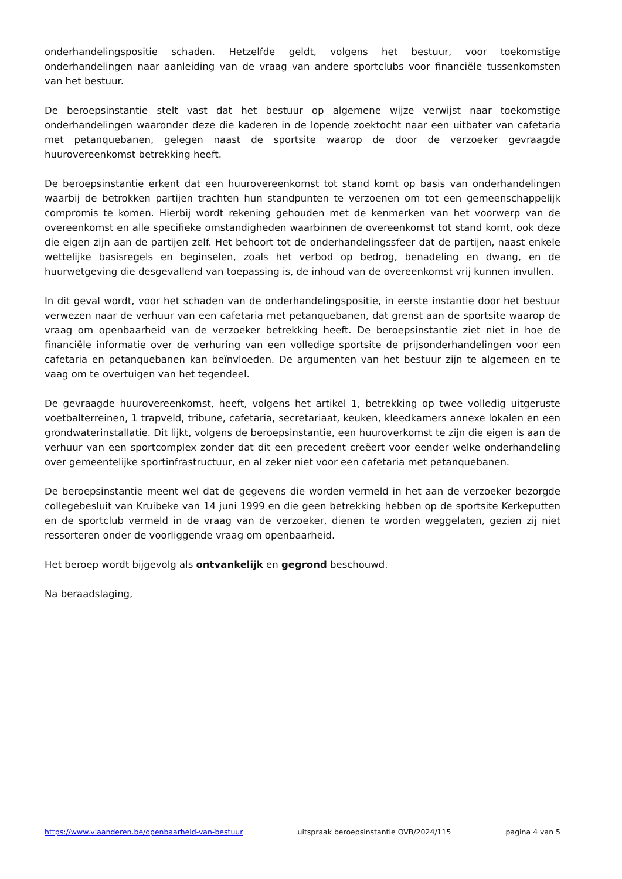onderhandelingspositie schaden. Hetzelfde geldt, volgens het bestuur, voor toekomstige onderhandelingen naar aanleiding van de vraag van andere sportclubs voor financiële tussenkomsten van het bestuur.
De beroepsinstantie stelt vast dat het bestuur op algemene wijze verwijst naar toekomstige onderhandelingen waaronder deze die kaderen in de lopende zoektocht naar een uitbater van cafetaria met petanquebanen, gelegen naast de sportsite waarop de door de verzoeker gevraagde huurovereenkomst betrekking heeft.
De beroepsinstantie erkent dat een huurovereenkomst tot stand komt op basis van onderhandelingen waarbij de betrokken partijen trachten hun standpunten te verzoenen om tot een gemeenschappelijk compromis te komen. Hierbij wordt rekening gehouden met de kenmerken van het voorwerp van de overeenkomst en alle specifieke omstandigheden waarbinnen de overeenkomst tot stand komt, ook deze die eigen zijn aan de partijen zelf. Het behoort tot de onderhandelingssfeer dat de partijen, naast enkele wettelijke basisregels en beginselen, zoals het verbod op bedrog, benadeling en dwang, en de huurwetgeving die desgevallend van toepassing is, de inhoud van de overeenkomst vrij kunnen invullen.
In dit geval wordt, voor het schaden van de onderhandelingspositie, in eerste instantie door het bestuur verwezen naar de verhuur van een cafetaria met petanquebanen, dat grenst aan de sportsite waarop de vraag om openbaarheid van de verzoeker betrekking heeft. De beroepsinstantie ziet niet in hoe de financiële informatie over de verhuring van een volledige sportsite de prijsonderhandelingen voor een cafetaria en petanquebanen kan beïnvloeden. De argumenten van het bestuur zijn te algemeen en te vaag om te overtuigen van het tegendeel.
De gevraagde huurovereenkomst, heeft, volgens het artikel 1, betrekking op twee volledig uitgeruste voetbalterreinen, 1 trapveld, tribune, cafetaria, secretariaat, keuken, kleedkamers annexe lokalen en een grondwaterinstallatie. Dit lijkt, volgens de beroepsinstantie, een huuroverkomst te zijn die eigen is aan de verhuur van een sportcomplex zonder dat dit een precedent creëert voor eender welke onderhandeling over gemeentelijke sportinfrastructuur, en al zeker niet voor een cafetaria met petanquebanen.
De beroepsinstantie meent wel dat de gegevens die worden vermeld in het aan de verzoeker bezorgde collegebesluit van Kruibeke van 14 juni 1999 en die geen betrekking hebben op de sportsite Kerkeputten en de sportclub vermeld in de vraag van de verzoeker, dienen te worden weggelaten, gezien zij niet ressorteren onder de voorliggende vraag om openbaarheid.
Het beroep wordt bijgevolg als ontvankelijk en gegrond beschouwd.
Na beraadslaging,
https://www.vlaanderen.be/openbaarheid-van-bestuur uitspraak beroepsinstantie OVB/2024/115 pagina 4 van 5